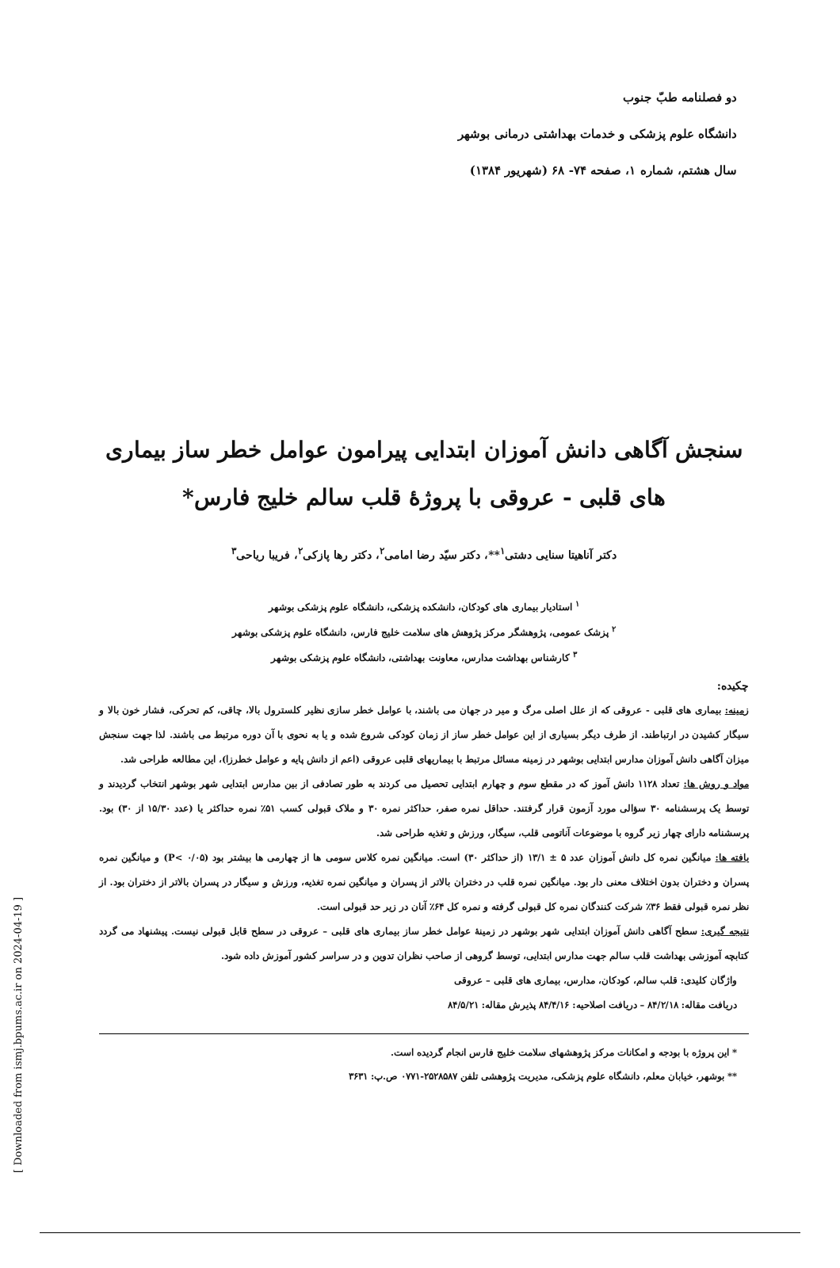[ Downloaded from ismj.bpums.ac.ir on 2024-04-19 ]
دو فصلنامه طبّ جنوب
دانشگاه علوم پزشکی و خدمات بهداشتی درمانی بوشهر
سال هشتم، شماره ۱، صفحه ۷۴- ۶۸ (شهریور ۱۳۸۴)
سنجش آگاهی دانش آموزان ابتدایی پیرامون عوامل خطر ساز بیماری های قلبی - عروقی با پروژهٔ قلب سالم خلیج فارس*
دکتر آناهیتا سنایی دشتی<sup>۱</sup>**، دکتر سیّد رضا امامی<sup>۲</sup>، دکتر رها پازکی<sup>۲</sup>، فریبا ریاحی<sup>۳</sup>
<sup>۱</sup> استادیار بیماری های کودکان، دانشکده پزشکی، دانشگاه علوم پزشکی بوشهر
<sup>۲</sup> پزشک عمومی، پژوهشگر مرکز پژوهش های سلامت خلیج فارس، دانشگاه علوم پزشکی بوشهر
<sup>۳</sup> کارشناس بهداشت مدارس، معاونت بهداشتی، دانشگاه علوم پزشکی بوشهر
چکیده:
زمینه: بیماری های قلبی - عروقی که از علل اصلی مرگ و میر در جهان می باشند، با عوامل خطر سازی نظیر کلسترول بالا، چاقی، کم تحرکی، فشار خون بالا و سیگار کشیدن در ارتباطند. از طرف دیگر بسیاری از این عوامل خطر ساز از زمان کودکی شروع شده و یا به نحوی با آن دوره مرتبط می باشند. لذا جهت سنجش میزان آگاهی دانش آموزان مدارس ابتدایی بوشهر در زمینه مسائل مرتبط با بیماریهای قلبی عروقی (اعم از دانش پایه و عوامل خطرزا)، این مطالعه طراحی شد.
مواد و روش ها: تعداد ۱۱۲۸ دانش آموز که در مقطع سوم و چهارم ابتدایی تحصیل می کردند به طور تصادفی از بین مدارس ابتدایی شهر بوشهر انتخاب گردیدند و توسط یک پرسشنامه ۳۰ سؤالی مورد آزمون قرار گرفتند. حداقل نمره صفر، حداکثر نمره ۳۰ و ملاک قبولی کسب ۵۱٪ نمره حداکثر یا (عدد ۱۵/۳۰ از ۳۰) بود. پرسشنامه دارای چهار زیر گروه با موضوعات آناتومی قلب، سیگار، ورزش و تغذیه طراحی شد.
یافته ها: میانگین نمره کل دانش آموزان عدد ۵ ± ۱۳/۱ (از حداکثر ۳۰) است. میانگین نمره کلاس سومی ها از چهارمی ها بیشتر بود (P< ۰/۰۵) و میانگین نمره پسران و دختران بدون اختلاف معنی دار بود. میانگین نمره قلب در دختران بالاتر از پسران و میانگین نمره تغذیه، ورزش و سیگار در پسران بالاتر از دختران بود. از نظر نمره قبولی فقط ۳۶٪ شرکت کنندگان نمره کل قبولی گرفته و نمره کل ۶۴٪ آنان در زیر حد قبولی است.
نتیجه گیری: سطح آگاهی دانش آموزان ابتدایی شهر بوشهر در زمینهٔ عوامل خطر ساز بیماری های قلبی – عروقی در سطح قابل قبولی نیست. پیشنهاد می گردد کتابچه آموزشی بهداشت قلب سالم جهت مدارس ابتدایی، توسط گروهی از صاحب نظران تدوین و در سراسر کشور آموزش داده شود.
واژگان کلیدی: قلب سالم، کودکان، مدارس، بیماری های قلبی – عروقی
دریافت مقاله: ۸۴/۲/۱۸ – دریافت اصلاحیه: ۸۴/۴/۱۶ پذیرش مقاله: ۸۴/۵/۲۱
* این پروژه با بودجه و امکانات مرکز پژوهشهای سلامت خلیج فارس انجام گردیده است.
** بوشهر، خیابان معلم، دانشگاه علوم پزشکی، مدیریت پژوهشی تلفن ۲۵۲۸۵۸۷-۰۷۷۱ ص.پ: ۳۶۳۱